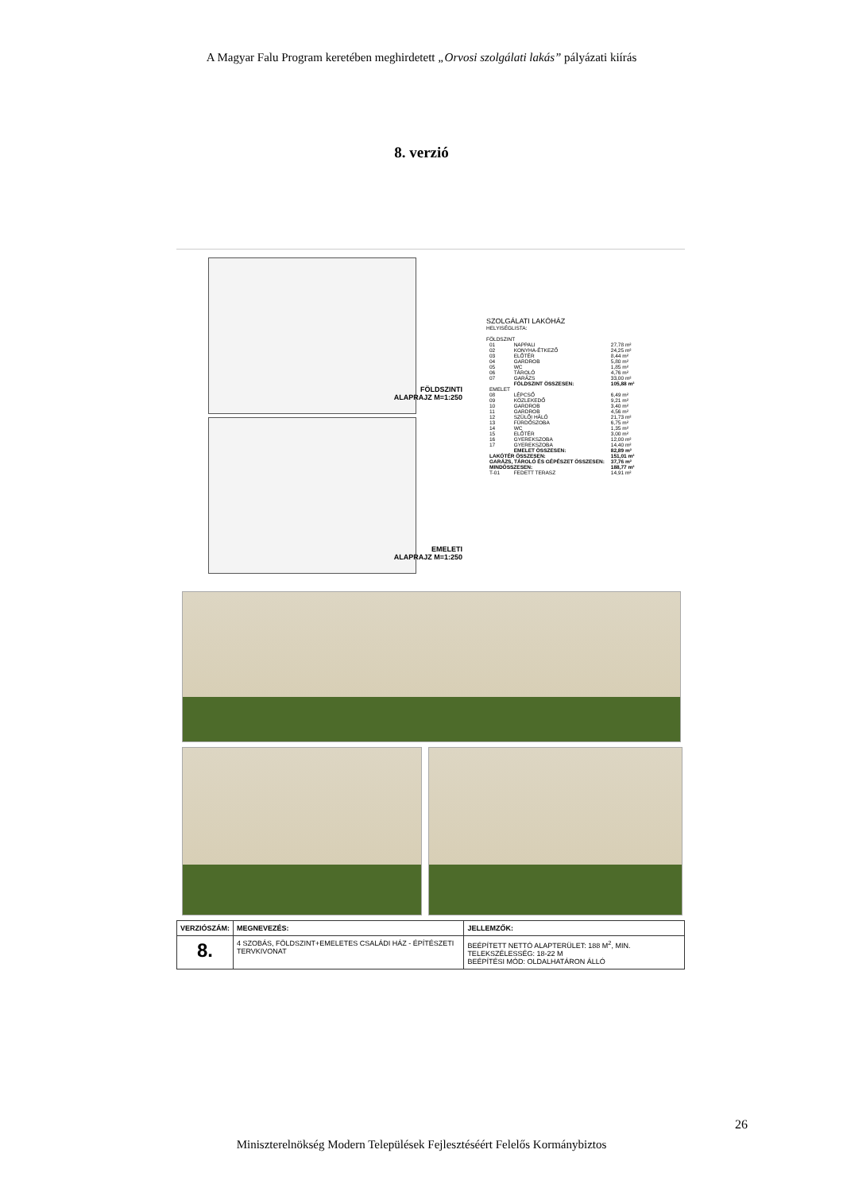A Magyar Falu Program keretében meghirdetett „Orvosi szolgálati lakás” pályázati kiírás
8. verzió
FÖLDSZINTI
ALAPRAJZ M=1:250
EMELETI
ALAPRAJZ M=1:250
SZOLGÁLATI LAKÓHÁZ
HELYISÉGLISTA:
FÖLDSZINT
| 01 | NAPPALI | 27,78 m² |
| 02 | KONYHA-ÉTKEZŐ | 24,25 m² |
| 03 | ELŐTÉR | 8,44 m² |
| 04 | GARDROB | 5,80 m² |
| 05 | WC | 1,85 m² |
| 06 | TÁROLÓ | 4,76 m² |
| 07 | GARÁZS | 33,00 m² |
| | FÖLDSZINT ÖSSZESEN: | 105,88 m² |
| EMELET | | |
| 08 | LÉPCSŐ | 6,49 m² |
| 09 | KÖZLEKEDŐ | 9,21 m² |
| 10 | GARDROB | 3,40 m² |
| 11 | GARDROB | 4,56 m² |
| 12 | SZÜLŐI HÁLÓ | 21,73 m² |
| 13 | FÜRDŐSZOBA | 6,75 m² |
| 14 | WC | 1,35 m² |
| 15 | ELŐTÉR | 3,00 m² |
| 16 | GYEREKSZOBA | 12,00 m² |
| 17 | GYEREKSZOBA | 14,40 m² |
| | EMELET ÖSSZESEN: | 82,89 m² |
| LAKÓTÉR ÖSSZESEN: | | 151,01 m² |
| GARÁZS, TÁROLÓ ÉS GÉPÉSZET ÖSSZESEN: | | 37,76 m² |
| MINDÖSSZESEN: | | 188,77 m² |
| T-01 | FEDETT TERASZ | 14,91 m² |
| VERZIÓSZÁM: | MEGNEVEZÉS: | JELLEMZŐK: |
| --- | --- | --- |
| 8. | 4 SZOBÁS, FÖLDSZINT+EMELETES CSALÁDI HÁZ - ÉPÍTÉSZETI TERVKIVONAT | BEÉPÍTETT NETTÓ ALAPTERÜLET: 188 M<sup>2</sup>, MIN. TELEKSZÉLESSÉG: 18-22 M BEÉPÍTÉSI MÓD: OLDALHATÁRON ÁLLÓ |
26
Miniszterelnökség Modern Települések Fejlesztéséért Felelős Kormánybiztos